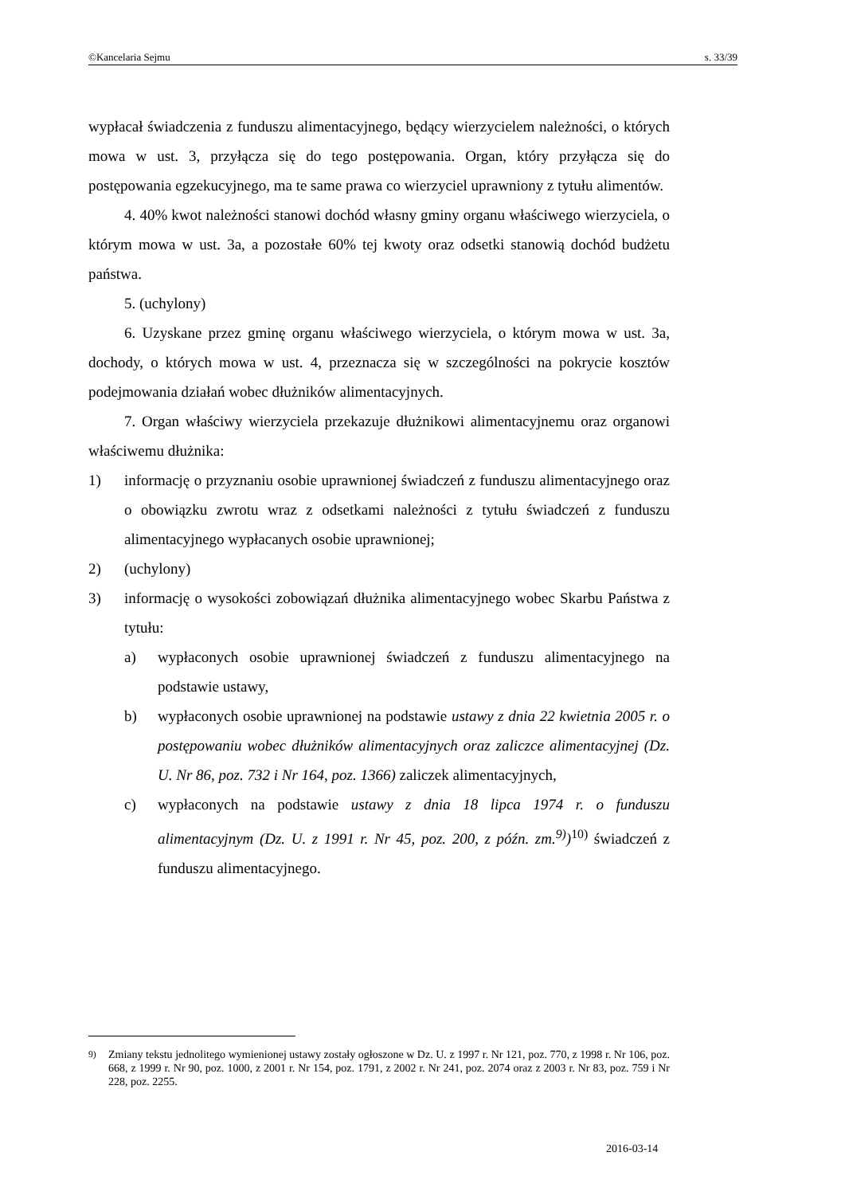©Kancelaria Sejmu s. 33/39
wypłacał świadczenia z funduszu alimentacyjnego, będący wierzycielem należności, o których mowa w ust. 3, przyłącza się do tego postępowania. Organ, który przyłącza się do postępowania egzekucyjnego, ma te same prawa co wierzyciel uprawniony z tytułu alimentów.
4. 40% kwot należności stanowi dochód własny gminy organu właściwego wierzyciela, o którym mowa w ust. 3a, a pozostałe 60% tej kwoty oraz odsetki stanowią dochód budżetu państwa.
5. (uchylony)
6. Uzyskane przez gminę organu właściwego wierzyciela, o którym mowa w ust. 3a, dochody, o których mowa w ust. 4, przeznacza się w szczególności na pokrycie kosztów podejmowania działań wobec dłużników alimentacyjnych.
7. Organ właściwy wierzyciela przekazuje dłużnikowi alimentacyjnemu oraz organowi właściwemu dłużnika:
1) informację o przyznaniu osobie uprawnionej świadczeń z funduszu alimentacyjnego oraz o obowiązku zwrotu wraz z odsetkami należności z tytułu świadczeń z funduszu alimentacyjnego wypłacanych osobie uprawnionej;
2) (uchylony)
3) informację o wysokości zobowiązań dłużnika alimentacyjnego wobec Skarbu Państwa z tytułu:
a) wypłaconych osobie uprawnionej świadczeń z funduszu alimentacyjnego na podstawie ustawy,
b) wypłaconych osobie uprawnionej na podstawie ustawy z dnia 22 kwietnia 2005 r. o postępowaniu wobec dłużników alimentacyjnych oraz zaliczce alimentacyjnej (Dz. U. Nr 86, poz. 732 i Nr 164, poz. 1366) zaliczek alimentacyjnych,
c) wypłaconych na podstawie ustawy z dnia 18 lipca 1974 r. o funduszu alimentacyjnym (Dz. U. z 1991 r. Nr 45, poz. 200, z późn. zm.<sup>9)</sup>)<sup>10)</sup> świadczeń z funduszu alimentacyjnego.
<sup>9)</sup> Zmiany tekstu jednolitego wymienionej ustawy zostały ogłoszone w Dz. U. z 1997 r. Nr 121, poz. 770, z 1998 r. Nr 106, poz. 668, z 1999 r. Nr 90, poz. 1000, z 2001 r. Nr 154, poz. 1791, z 2002 r. Nr 241, poz. 2074 oraz z 2003 r. Nr 83, poz. 759 i Nr 228, poz. 2255.
2016-03-14